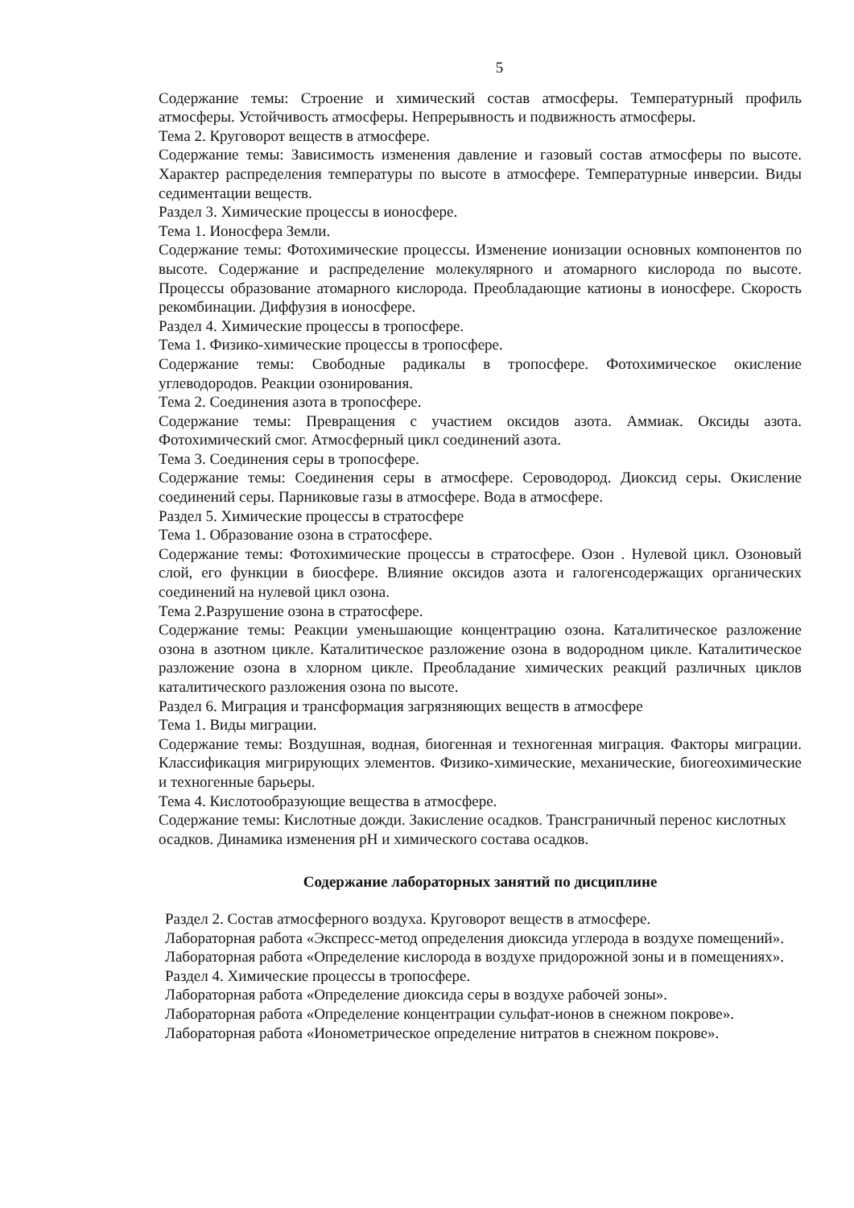5
Содержание темы: Строение и химический состав атмосферы. Температурный профиль атмосферы. Устойчивость атмосферы. Непрерывность и подвижность атмосферы.
Тема 2. Круговорот веществ в атмосфере.
Содержание темы: Зависимость изменения давление и газовый состав атмосферы по высоте. Характер распределения температуры по высоте в атмосфере. Температурные инверсии. Виды седиментации веществ.
Раздел 3. Химические процессы в ионосфере.
Тема 1. Ионосфера Земли.
Содержание темы: Фотохимические процессы. Изменение ионизации основных компонентов по высоте. Содержание и распределение молекулярного и атомарного кислорода по высоте. Процессы образование атомарного кислорода. Преобладающие катионы в ионосфере. Скорость рекомбинации. Диффузия в ионосфере.
Раздел 4. Химические процессы в тропосфере.
Тема 1. Физико-химические процессы в тропосфере.
Содержание темы: Свободные радикалы в тропосфере. Фотохимическое окисление углеводородов. Реакции озонирования.
Тема 2. Соединения азота в тропосфере.
Содержание темы: Превращения с участием оксидов азота. Аммиак. Оксиды азота. Фотохимический смог. Атмосферный цикл соединений азота.
Тема 3. Соединения серы в тропосфере.
Содержание темы: Соединения серы в атмосфере. Сероводород. Диоксид серы. Окисление соединений серы. Парниковые газы в атмосфере. Вода в атмосфере.
Раздел 5. Химические процессы в стратосфере
Тема 1. Образование озона в стратосфере.
Содержание темы: Фотохимические процессы в стратосфере. Озон . Нулевой цикл. Озоновый слой, его функции в биосфере. Влияние оксидов азота и галогенсодержащих органических соединений на нулевой цикл озона.
Тема 2.Разрушение озона в стратосфере.
Содержание темы: Реакции уменьшающие концентрацию озона. Каталитическое разложение озона в азотном цикле. Каталитическое разложение озона в водородном цикле. Каталитическое разложение озона в хлорном цикле. Преобладание химических реакций различных циклов каталитического разложения озона по высоте.
Раздел 6. Миграция и трансформация загрязняющих веществ в атмосфере
Тема 1. Виды миграции.
Содержание темы: Воздушная, водная, биогенная и техногенная миграция. Факторы миграции. Классификация мигрирующих элементов. Физико-химические, механические, биогеохимические и техногенные барьеры.
Тема 4. Кислотообразующие вещества в атмосфере.
Содержание темы: Кислотные дожди. Закисление осадков. Трансграничный перенос кислотных осадков. Динамика изменения pH и химического состава осадков.
Содержание лабораторных занятий по дисциплине
Раздел 2. Состав атмосферного воздуха. Круговорот веществ в атмосфере.
Лабораторная работа «Экспресс-метод определения диоксида углерода в воздухе помещений».
Лабораторная работа «Определение кислорода в воздухе придорожной зоны и в помещениях».
Раздел 4. Химические процессы в тропосфере.
Лабораторная работа «Определение диоксида серы в воздухе рабочей зоны».
Лабораторная работа «Определение концентрации сульфат-ионов в снежном покрове».
Лабораторная работа «Ионометрическое определение нитратов в снежном покрове».